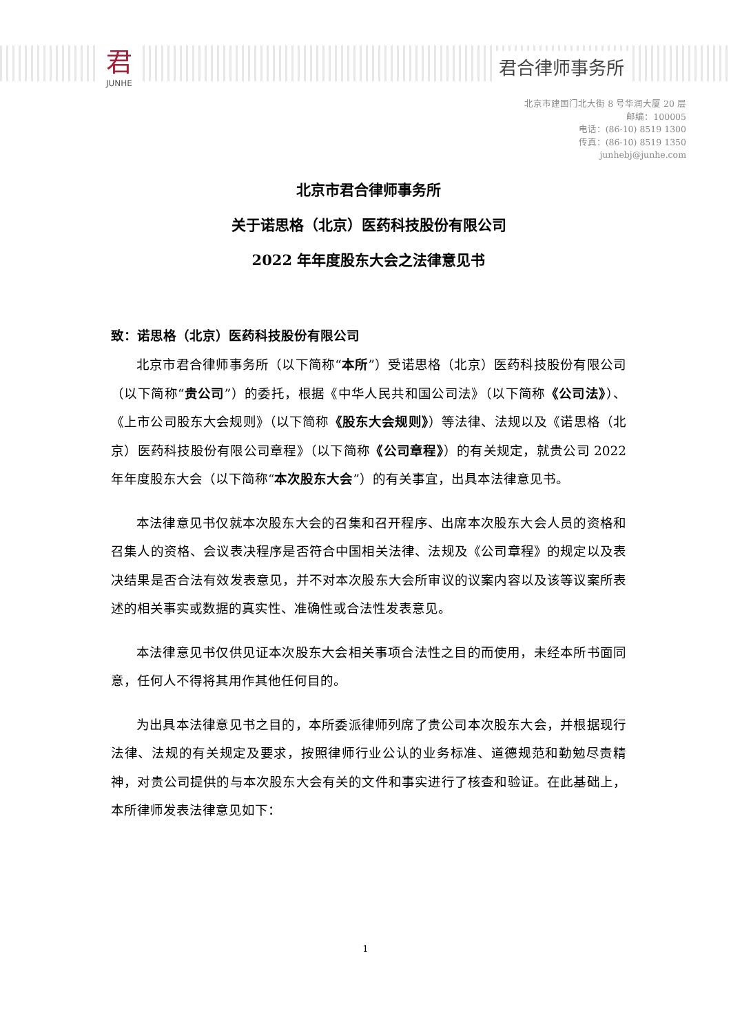君
JUNHE
君合律师事务所
北京市建国门北大街 8 号华润大厦 20 层
邮编：100005
电话：(86-10) 8519 1300
传真：(86-10) 8519 1350
junhebj@junhe.com
北京市君合律师事务所
关于诺思格（北京）医药科技股份有限公司
2022 年年度股东大会之法律意见书
致：诺思格（北京）医药科技股份有限公司
北京市君合律师事务所（以下简称“本所”）受诺思格（北京）医药科技股份有限公司（以下简称“贵公司”）的委托，根据《中华人民共和国公司法》（以下简称《公司法》）、《上市公司股东大会规则》（以下简称《股东大会规则》）等法律、法规以及《诺思格（北京）医药科技股份有限公司章程》（以下简称《公司章程》）的有关规定，就贵公司 2022 年年度股东大会（以下简称“本次股东大会”）的有关事宜，出具本法律意见书。
本法律意见书仅就本次股东大会的召集和召开程序、出席本次股东大会人员的资格和召集人的资格、会议表决程序是否符合中国相关法律、法规及《公司章程》的规定以及表决结果是否合法有效发表意见，并不对本次股东大会所审议的议案内容以及该等议案所表述的相关事实或数据的真实性、准确性或合法性发表意见。
本法律意见书仅供见证本次股东大会相关事项合法性之目的而使用，未经本所书面同意，任何人不得将其用作其他任何目的。
为出具本法律意见书之目的，本所委派律师列席了贵公司本次股东大会，并根据现行法律、法规的有关规定及要求，按照律师行业公认的业务标准、道德规范和勤勉尽责精神，对贵公司提供的与本次股东大会有关的文件和事实进行了核查和验证。在此基础上，本所律师发表法律意见如下：
1